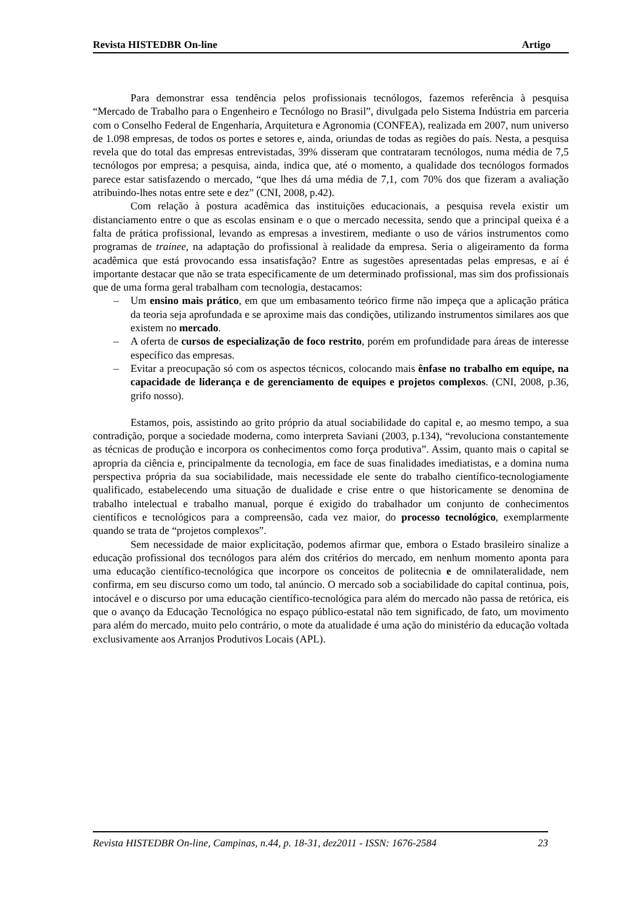Revista HISTEDBR On-line Artigo
Para demonstrar essa tendência pelos profissionais tecnólogos, fazemos referência à pesquisa “Mercado de Trabalho para o Engenheiro e Tecnólogo no Brasil”, divulgada pelo Sistema Indústria em parceria com o Conselho Federal de Engenharia, Arquitetura e Agronomia (CONFEA), realizada em 2007, num universo de 1.098 empresas, de todos os portes e setores e, ainda, oriundas de todas as regiões do país. Nesta, a pesquisa revela que do total das empresas entrevistadas, 39% disseram que contrataram tecnólogos, numa média de 7,5 tecnólogos por empresa; a pesquisa, ainda, indica que, até o momento, a qualidade dos tecnólogos formados parece estar satisfazendo o mercado, “que lhes dá uma média de 7,1, com 70% dos que fizeram a avaliação atribuindo-lhes notas entre sete e dez” (CNI, 2008, p.42).
Com relação à postura acadêmica das instituições educacionais, a pesquisa revela existir um distanciamento entre o que as escolas ensinam e o que o mercado necessita, sendo que a principal queixa é a falta de prática profissional, levando as empresas a investirem, mediante o uso de vários instrumentos como programas de trainee, na adaptação do profissional à realidade da empresa. Seria o aligeiramento da forma acadêmica que está provocando essa insatisfação? Entre as sugestões apresentadas pelas empresas, e aí é importante destacar que não se trata especificamente de um determinado profissional, mas sim dos profissionais que de uma forma geral trabalham com tecnologia, destacamos:
– Um ensino mais prático, em que um embasamento teórico firme não impeça que a aplicação prática da teoria seja aprofundada e se aproxime mais das condições, utilizando instrumentos similares aos que existem no mercado.
– A oferta de cursos de especialização de foco restrito, porém em profundidade para áreas de interesse específico das empresas.
– Evitar a preocupação só com os aspectos técnicos, colocando mais ênfase no trabalho em equipe, na capacidade de liderança e de gerenciamento de equipes e projetos complexos. (CNI, 2008, p.36, grifo nosso).
Estamos, pois, assistindo ao grito próprio da atual sociabilidade do capital e, ao mesmo tempo, a sua contradição, porque a sociedade moderna, como interpreta Saviani (2003, p.134), “revoluciona constantemente as técnicas de produção e incorpora os conhecimentos como força produtiva”. Assim, quanto mais o capital se apropria da ciência e, principalmente da tecnologia, em face de suas finalidades imediatistas, e a domina numa perspectiva própria da sua sociabilidade, mais necessidade ele sente do trabalho científico-tecnologiamente qualificado, estabelecendo uma situação de dualidade e crise entre o que historicamente se denomina de trabalho intelectual e trabalho manual, porque é exigido do trabalhador um conjunto de conhecimentos científicos e tecnológicos para a compreensão, cada vez maior, do processo tecnológico, exemplarmente quando se trata de “projetos complexos”.
Sem necessidade de maior explicitação, podemos afirmar que, embora o Estado brasileiro sinalize a educação profissional dos tecnólogos para além dos critérios do mercado, em nenhum momento aponta para uma educação científico-tecnológica que incorpore os conceitos de politecnia e de omnilateralidade, nem confirma, em seu discurso como um todo, tal anúncio. O mercado sob a sociabilidade do capital continua, pois, intocável e o discurso por uma educação científico-tecnológica para além do mercado não passa de retórica, eis que o avanço da Educação Tecnológica no espaço público-estatal não tem significado, de fato, um movimento para além do mercado, muito pelo contrário, o mote da atualidade é uma ação do ministério da educação voltada exclusivamente aos Arranjos Produtivos Locais (APL).
Revista HISTEDBR On-line, Campinas, n.44, p. 18-31, dez2011 - ISSN: 1676-2584 23